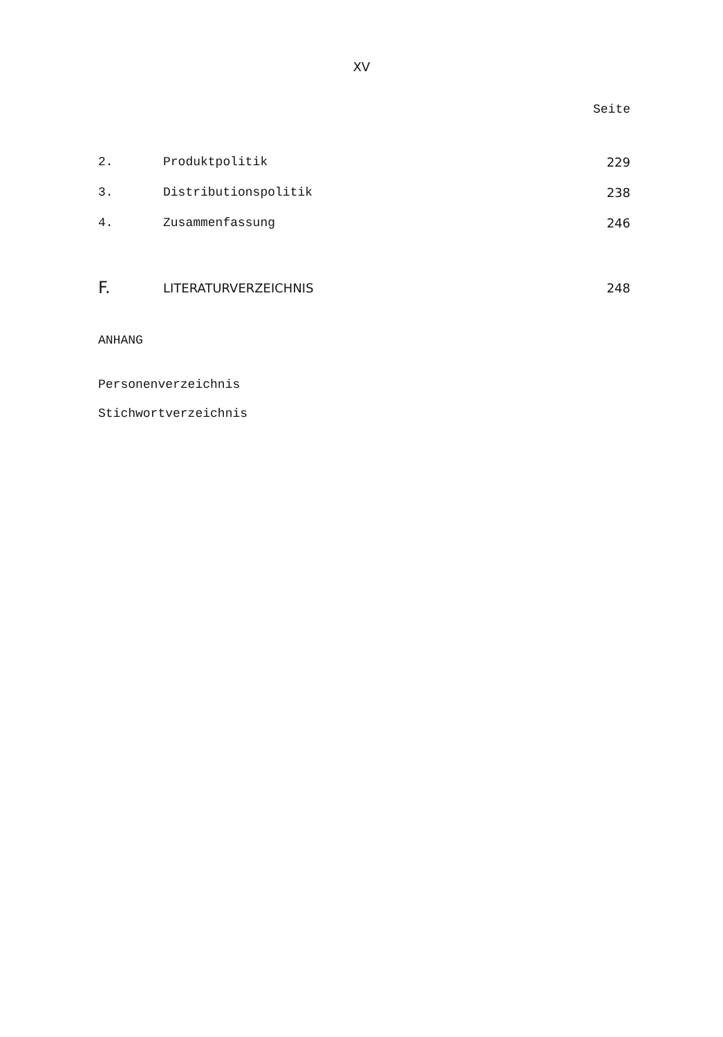XV
Seite
2. Produktpolitik 229
3. Distributionspolitik 238
4. Zusammenfassung 246
F. LITERATURVERZEICHNIS 248
ANHANG
Personenverzeichnis
Stichwortverzeichnis